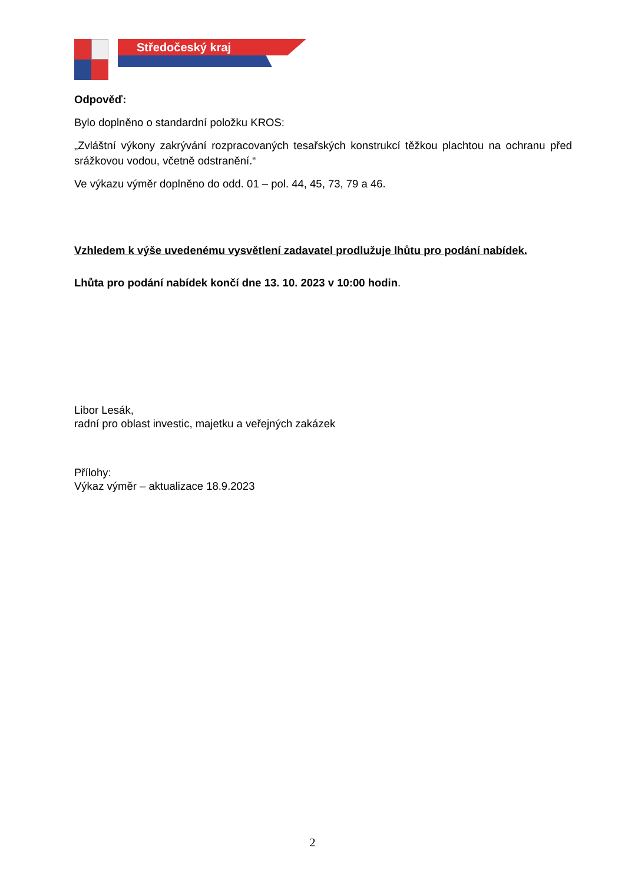Středočeský kraj
Odpověď:
Bylo doplněno o standardní položku KROS:
„Zvláštní výkony zakrývání rozpracovaných tesařských konstrukcí těžkou plachtou na ochranu před srážkovou vodou, včetně odstranění.“
Ve výkazu výměr doplněno do odd. 01 – pol. 44, 45, 73, 79 a 46.
Vzhledem k výše uvedenému vysvětlení zadavatel prodlužuje lhůtu pro podání nabídek.
Lhůta pro podání nabídek končí dne 13. 10. 2023 v 10:00 hodin.
Libor Lesák,
radní pro oblast investic, majetku a veřejných zakázek
Přílohy:
Výkaz výměr – aktualizace 18.9.2023
2